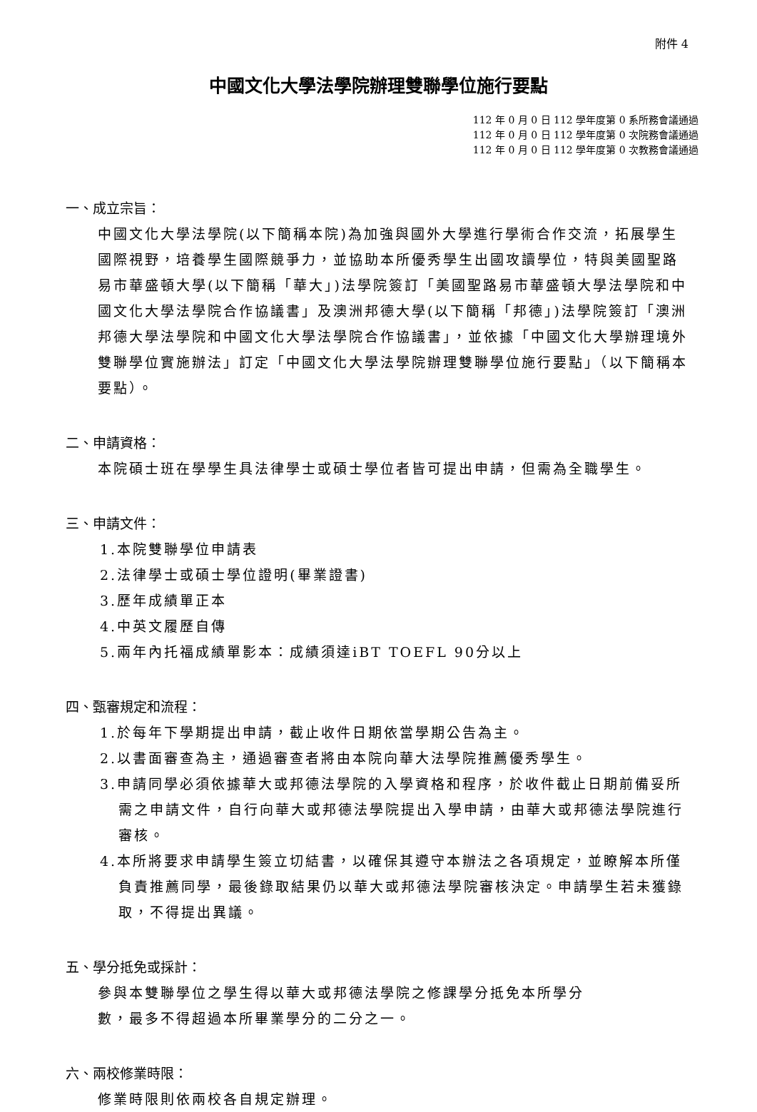附件 4
中國文化大學法學院辦理雙聯學位施行要點
112 年 0 月 0 日 112 學年度第 0 系所務會議通過
112 年 0 月 0 日 112 學年度第 0 次院務會議通過
112 年 0 月 0 日 112 學年度第 0 次教務會議通過
一、成立宗旨：
中國文化大學法學院(以下簡稱本院)為加強與國外大學進行學術合作交流，拓展學生國際視野，培養學生國際競爭力，並協助本所優秀學生出國攻讀學位，特與美國聖路易市華盛頓大學(以下簡稱「華大」)法學院簽訂「美國聖路易市華盛頓大學法學院和中國文化大學法學院合作協議書」及澳洲邦德大學(以下簡稱「邦德」)法學院簽訂「澳洲邦德大學法學院和中國文化大學法學院合作協議書」，並依據「中國文化大學辦理境外雙聯學位實施辦法」訂定「中國文化大學法學院辦理雙聯學位施行要點」（以下簡稱本要點）。
二、申請資格：
本院碩士班在學學生具法律學士或碩士學位者皆可提出申請，但需為全職學生。
三、申請文件：
1.本院雙聯學位申請表
2.法律學士或碩士學位證明(畢業證書)
3.歷年成績單正本
4.中英文履歷自傳
5.兩年內托福成績單影本：成績須達iBT TOEFL 90分以上
四、甄審規定和流程：
1.於每年下學期提出申請，截止收件日期依當學期公告為主。
2.以書面審查為主，通過審查者將由本院向華大法學院推薦優秀學生。
3.申請同學必須依據華大或邦德法學院的入學資格和程序，於收件截止日期前備妥所需之申請文件，自行向華大或邦德法學院提出入學申請，由華大或邦德法學院進行審核。
4.本所將要求申請學生簽立切結書，以確保其遵守本辦法之各項規定，並瞭解本所僅負責推薦同學，最後錄取結果仍以華大或邦德法學院審核決定。申請學生若未獲錄取，不得提出異議。
五、學分抵免或採計：
參與本雙聯學位之學生得以華大或邦德法學院之修課學分抵免本所學分
數，最多不得超過本所畢業學分的二分之一。
六、兩校修業時限：
修業時限則依兩校各自規定辦理。